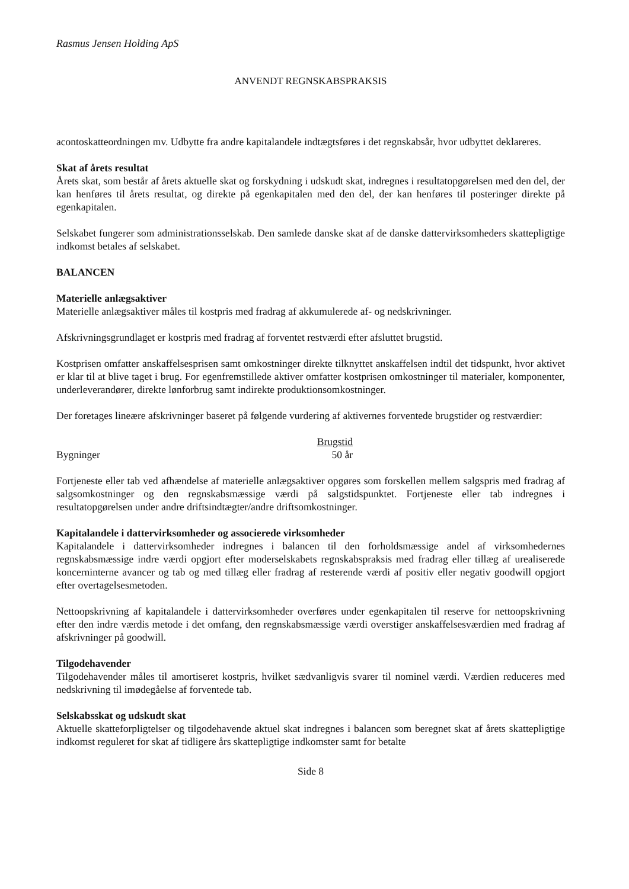Rasmus Jensen Holding ApS
ANVENDT REGNSKABSPRAKSIS
acontoskatteordningen mv. Udbytte fra andre kapitalandele indtægtsføres i det regnskabsår, hvor udbyttet deklareres.
Skat af årets resultat
Årets skat, som består af årets aktuelle skat og forskydning i udskudt skat, indregnes i resultatopgørelsen med den del, der kan henføres til årets resultat, og direkte på egenkapitalen med den del, der kan henføres til posteringer direkte på egenkapitalen.
Selskabet fungerer som administrationsselskab. Den samlede danske skat af de danske dattervirksomheders skattepligtige indkomst betales af selskabet.
BALANCEN
Materielle anlægsaktiver
Materielle anlægsaktiver måles til kostpris med fradrag af akkumulerede af- og nedskrivninger.
Afskrivningsgrundlaget er kostpris med fradrag af forventet restværdi efter afsluttet brugstid.
Kostprisen omfatter anskaffelsesprisen samt omkostninger direkte tilknyttet anskaffelsen indtil det tidspunkt, hvor aktivet er klar til at blive taget i brug. For egenfremstillede aktiver omfatter kostprisen omkostninger til materialer, komponenter, underleverandører, direkte lønforbrug samt indirekte produktionsomkostninger.
Der foretages lineære afskrivninger baseret på følgende vurdering af aktivernes forventede brugstider og restværdier:
| | Brugstid |
| --- | --- |
| Bygninger | 50 år |
Fortjeneste eller tab ved afhændelse af materielle anlægsaktiver opgøres som forskellen mellem salgspris med fradrag af salgsomkostninger og den regnskabsmæssige værdi på salgstidspunktet. Fortjeneste eller tab indregnes i resultatopgørelsen under andre driftsindtægter/andre driftsomkostninger.
Kapitalandele i dattervirksomheder og associerede virksomheder
Kapitalandele i dattervirksomheder indregnes i balancen til den forholdsmæssige andel af virksomhedernes regnskabsmæssige indre værdi opgjort efter moderselskabets regnskabspraksis med fradrag eller tillæg af urealiserede koncerninterne avancer og tab og med tillæg eller fradrag af resterende værdi af positiv eller negativ goodwill opgjort efter overtagelsesmetoden.
Nettoopskrivning af kapitalandele i dattervirksomheder overføres under egenkapitalen til reserve for nettoopskrivning efter den indre værdis metode i det omfang, den regnskabsmæssige værdi overstiger anskaffelsesværdien med fradrag af afskrivninger på goodwill.
Tilgodehavender
Tilgodehavender måles til amortiseret kostpris, hvilket sædvanligvis svarer til nominel værdi. Værdien reduceres med nedskrivning til imødegåelse af forventede tab.
Selskabsskat og udskudt skat
Aktuelle skatteforpligtelser og tilgodehavende aktuel skat indregnes i balancen som beregnet skat af årets skattepligtige indkomst reguleret for skat af tidligere års skattepligtige indkomster samt for betalte
Side 8